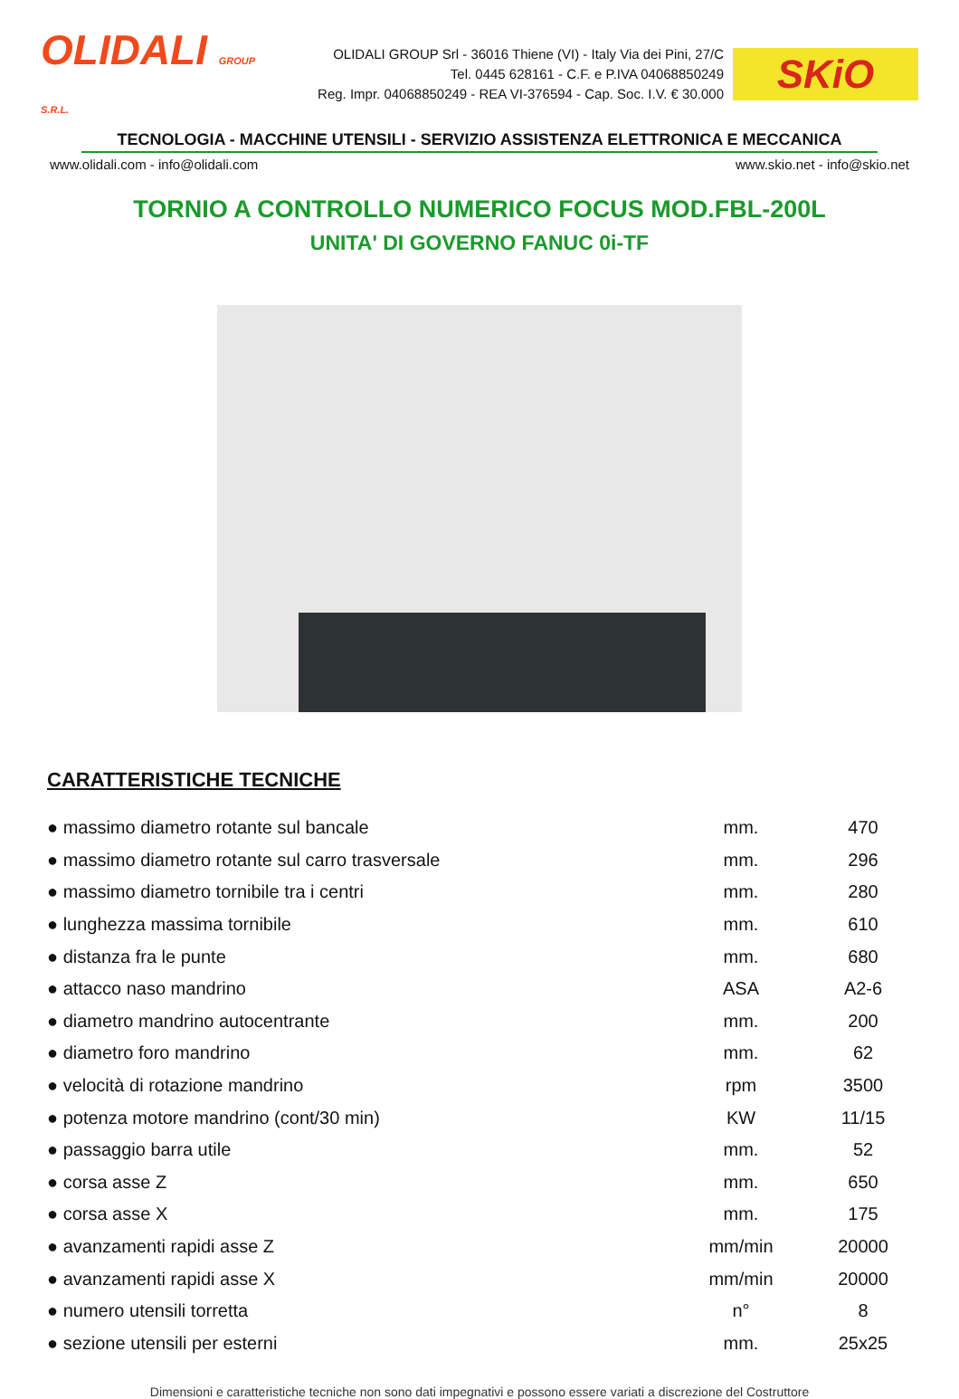OLIDALI GROUP S.R.L.
OLIDALI GROUP Srl - 36016 Thiene (VI) - Italy Via dei Pini, 27/C
Tel. 0445 628161 - C.F. e P.IVA 04068850249
Reg. Impr. 04068850249 - REA VI-376594 - Cap. Soc. I.V. € 30.000
SKiO
TECNOLOGIA - MACCHINE UTENSILI - SERVIZIO ASSISTENZA ELETTRONICA E MECCANICA
www.olidali.com - info@olidali.com www.skio.net - info@skio.net
TORNIO A CONTROLLO NUMERICO FOCUS MOD.FBL-200L
UNITA' DI GOVERNO FANUC 0i-TF
CARATTERISTICHE TECNICHE
| ● massimo diametro rotante sul bancale | mm. | 470 |
| ● massimo diametro rotante sul carro trasversale | mm. | 296 |
| ● massimo diametro tornibile tra i centri | mm. | 280 |
| ● lunghezza massima tornibile | mm. | 610 |
| ● distanza fra le punte | mm. | 680 |
| ● attacco naso mandrino | ASA | A2-6 |
| ● diametro mandrino autocentrante | mm. | 200 |
| ● diametro foro mandrino | mm. | 62 |
| ● velocità di rotazione mandrino | rpm | 3500 |
| ● potenza motore mandrino (cont/30 min) | KW | 11/15 |
| ● passaggio barra utile | mm. | 52 |
| ● corsa asse Z | mm. | 650 |
| ● corsa asse X | mm. | 175 |
| ● avanzamenti rapidi asse Z | mm/min | 20000 |
| ● avanzamenti rapidi asse X | mm/min | 20000 |
| ● numero utensili torretta | n° | 8 |
| ● sezione utensili per esterni | mm. | 25x25 |
Dimensioni e caratteristiche tecniche non sono dati impegnativi e possono essere variati a discrezione del Costruttore